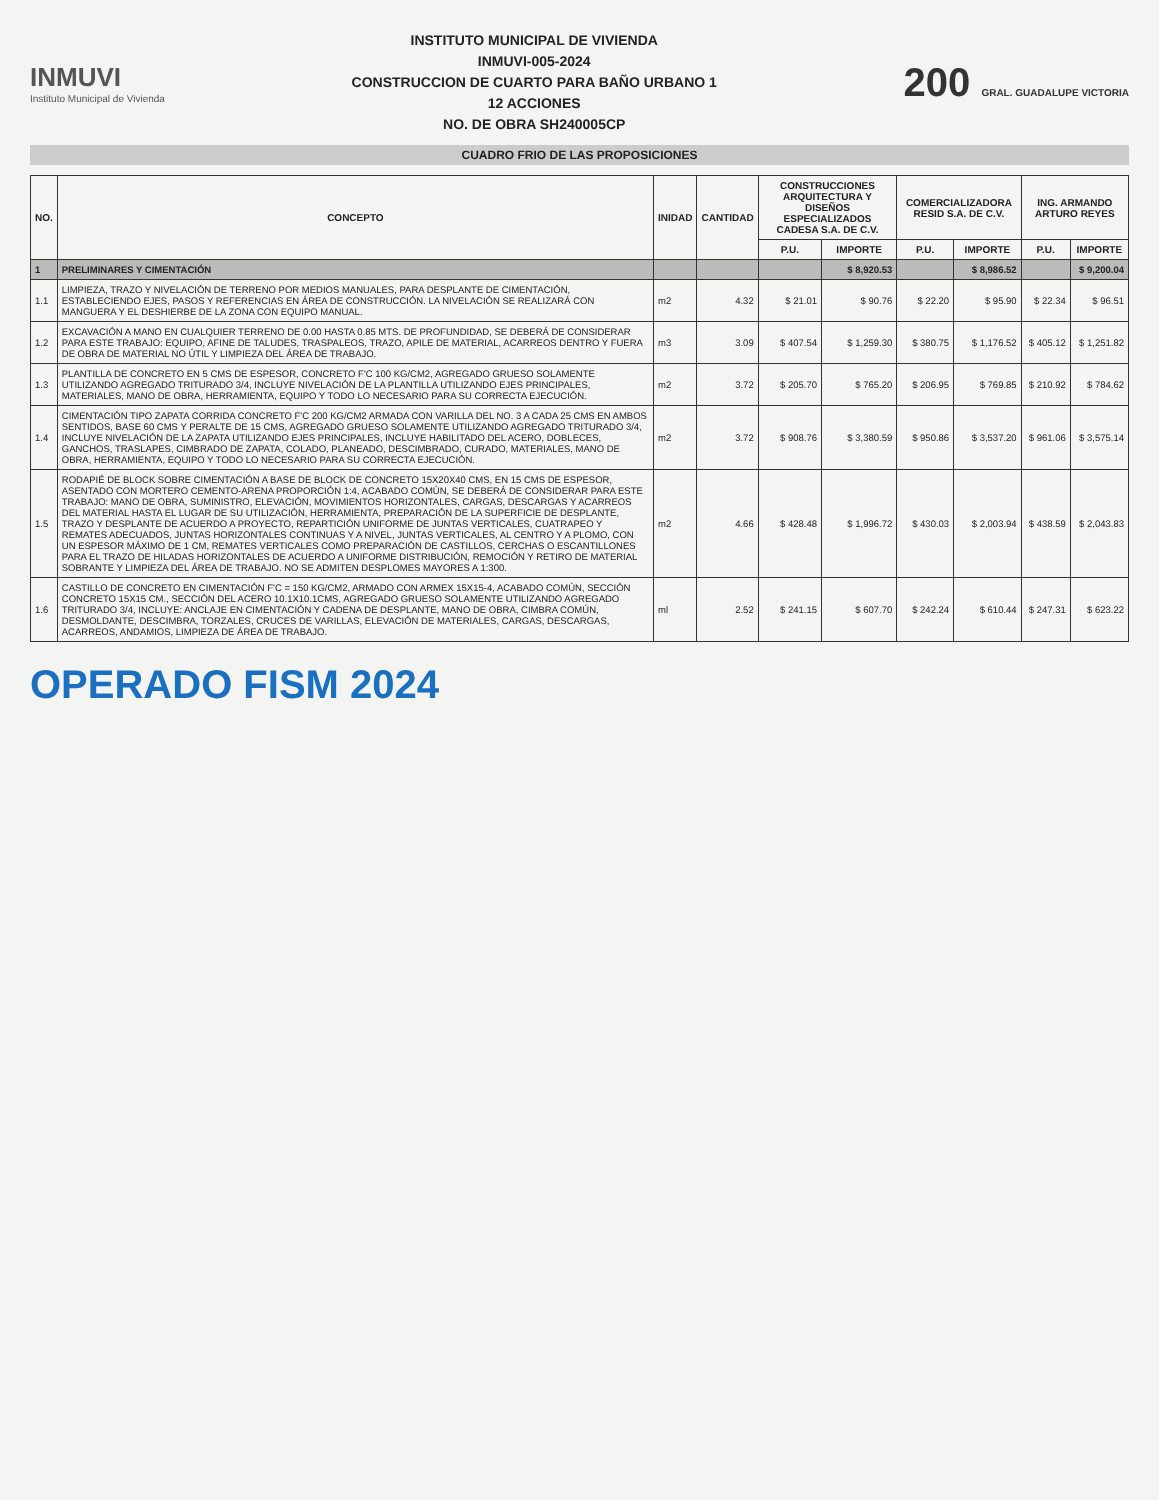INMUVI
Instituto Municipal de Vivienda
INSTITUTO MUNICIPAL DE VIVIENDA
INMUVI-005-2024
CONSTRUCCION DE CUARTO PARA BAÑO URBANO 1
12 ACCIONES
NO. DE OBRA SH240005CP
200 GRAL. GUADALUPE VICTORIA
CUADRO FRIO DE LAS PROPOSICIONES
| NO. | CONCEPTO | INIDAD | CANTIDAD | CONSTRUCCIONES ARQUITECTURA Y DISEÑOS ESPECIALIZADOS CADESA S.A. DE C.V. | | COMERCIALIZADORA RESID S.A. DE C.V. | | ING. ARMANDO ARTURO REYES | |
| --- | --- | --- | --- | --- | --- | --- | --- | --- | --- |
| | | | | P.U. | IMPORTE | P.U. | IMPORTE | P.U. | IMPORTE |
| 1 | PRELIMINARES Y CIMENTACIÓN | | | | $ 8,920.53 | | $ 8,986.52 | | $ 9,200.04 |
| 1.1 | LIMPIEZA, TRAZO Y NIVELACIÓN DE TERRENO POR MEDIOS MANUALES, PARA DESPLANTE DE CIMENTACIÓN, ESTABLECIENDO EJES, PASOS Y REFERENCIAS EN ÁREA DE CONSTRUCCIÓN. LA NIVELACIÓN SE REALIZARÁ CON MANGUERA Y EL DESHIERBE DE LA ZONA CON EQUIPO MANUAL. | m2 | 4.32 | $ 21.01 | $ 90.76 | $ 22.20 | $ 95.90 | $ 22.34 | $ 96.51 |
| 1.2 | EXCAVACIÓN A MANO EN CUALQUIER TERRENO DE 0.00 HASTA 0.85 MTS. DE PROFUNDIDAD, SE DEBERÁ DE CONSIDERAR PARA ESTE TRABAJO: EQUIPO, AFINE DE TALUDES, TRASPALEOS, TRAZO, APILE DE MATERIAL, ACARREOS DENTRO Y FUERA DE OBRA DE MATERIAL NO ÚTIL Y LIMPIEZA DEL ÁREA DE TRABAJO. | m3 | 3.09 | $ 407.54 | $ 1,259.30 | $ 380.75 | $ 1,176.52 | $ 405.12 | $ 1,251.82 |
| 1.3 | PLANTILLA DE CONCRETO EN 5 CMS DE ESPESOR, CONCRETO F'C 100 KG/CM2, AGREGADO GRUESO SOLAMENTE UTILIZANDO AGREGADO TRITURADO 3/4, INCLUYE NIVELACIÓN DE LA PLANTILLA UTILIZANDO EJES PRINCIPALES, MATERIALES, MANO DE OBRA, HERRAMIENTA, EQUIPO Y TODO LO NECESARIO PARA SU CORRECTA EJECUCIÓN. | m2 | 3.72 | $ 205.70 | $ 765.20 | $ 206.95 | $ 769.85 | $ 210.92 | $ 784.62 |
| 1.4 | CIMENTACIÓN TIPO ZAPATA CORRIDA CONCRETO F'C 200 KG/CM2 ARMADA CON VARILLA DEL NO. 3 A CADA 25 CMS EN AMBOS SENTIDOS, BASE 60 CMS Y PERALTE DE 15 CMS, AGREGADO GRUESO SOLAMENTE UTILIZANDO AGREGADO TRITURADO 3/4, INCLUYE NIVELACIÓN DE LA ZAPATA UTILIZANDO EJES PRINCIPALES, INCLUYE HABILITADO DEL ACERO, DOBLECES, GANCHOS, TRASLAPES, CIMBRADO DE ZAPATA, COLADO, PLANEADO, DESCIMBRADO, CURADO, MATERIALES, MANO DE OBRA, HERRAMIENTA, EQUIPO Y TODO LO NECESARIO PARA SU CORRECTA EJECUCIÓN. | m2 | 3.72 | $ 908.76 | $ 3,380.59 | $ 950.86 | $ 3,537.20 | $ 961.06 | $ 3,575.14 |
| 1.5 | RODAPIÉ DE BLOCK SOBRE CIMENTACIÓN A BASE DE BLOCK DE CONCRETO 15X20X40 CMS, EN 15 CMS DE ESPESOR, ASENTADO CON MORTERO CEMENTO-ARENA PROPORCIÓN 1:4, ACABADO COMÚN, SE DEBERÁ DE CONSIDERAR PARA ESTE TRABAJO: MANO DE OBRA, SUMINISTRO, ELEVACIÓN, MOVIMIENTOS HORIZONTALES, CARGAS, DESCARGAS Y ACARREOS DEL MATERIAL HASTA EL LUGAR DE SU UTILIZACIÓN, HERRAMIENTA, PREPARACIÓN DE LA SUPERFICIE DE DESPLANTE, TRAZO Y DESPLANTE DE ACUERDO A PROYECTO, REPARTICIÓN UNIFORME DE JUNTAS VERTICALES, CUATRAPEO Y REMATES ADECUADOS, JUNTAS HORIZONTALES CONTINUAS Y A NIVEL, JUNTAS VERTICALES, AL CENTRO Y A PLOMO, CON UN ESPESOR MÁXIMO DE 1 CM, REMATES VERTICALES COMO PREPARACIÓN DE CASTILLOS, CERCHAS O ESCANTILLONES PARA EL TRAZO DE HILADAS HORIZONTALES DE ACUERDO A UNIFORME DISTRIBUCIÓN, REMOCIÓN Y RETIRO DE MATERIAL SOBRANTE Y LIMPIEZA DEL ÁREA DE TRABAJO. NO SE ADMITEN DESPLOMES MAYORES A 1:300. | m2 | 4.66 | $ 428.48 | $ 1,996.72 | $ 430.03 | $ 2,003.94 | $ 438.59 | $ 2,043.83 |
| 1.6 | CASTILLO DE CONCRETO EN CIMENTACIÓN F'C = 150 KG/CM2, ARMADO CON ARMEX 15X15-4, ACABADO COMÚN, SECCIÓN CONCRETO 15X15 CM., SECCIÓN DEL ACERO 10.1X10.1CMS, AGREGADO GRUESO SOLAMENTE UTILIZANDO AGREGADO TRITURADO 3/4, INCLUYE: ANCLAJE EN CIMENTACIÓN Y CADENA DE DESPLANTE, MANO DE OBRA, CIMBRA COMÚN, DESMOLDANTE, DESCIMBRA, TORZALES, CRUCES DE VARILLAS, ELEVACIÓN DE MATERIALES, CARGAS, DESCARGAS, ACARREOS, ANDAMIOS, LIMPIEZA DE ÁREA DE TRABAJO. | ml | 2.52 | $ 241.15 | $ 607.70 | $ 242.24 | $ 610.44 | $ 247.31 | $ 623.22 |
OPERADO FISM 2024